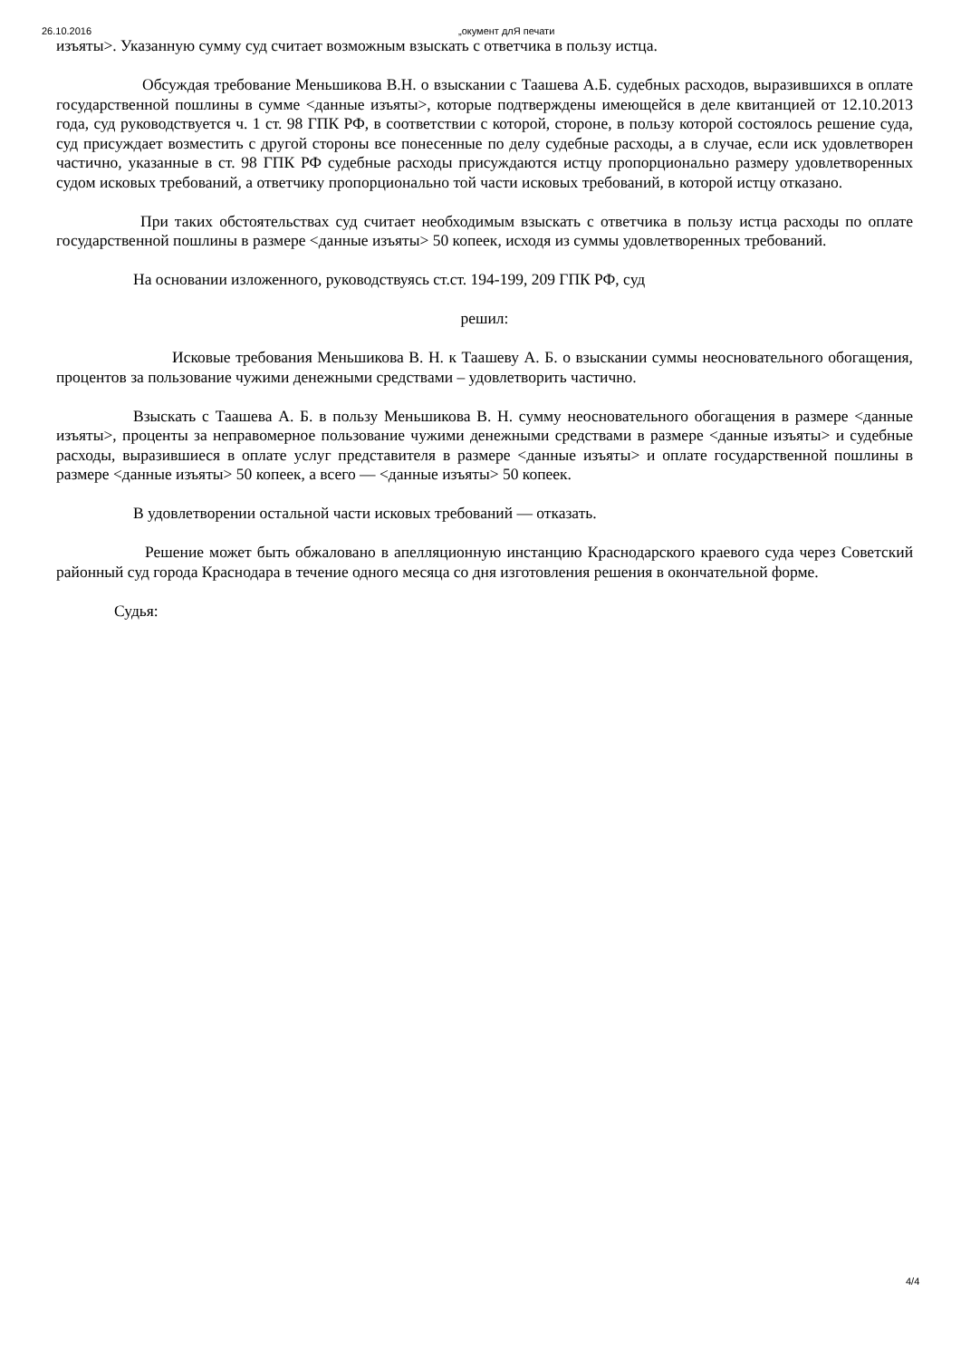26.10.2016 „окумент длЯ печати
изъяты>. Указанную сумму суд считает возможным взыскать с ответчика в пользу истца.
Обсуждая требование Меньшикова В.Н. о взыскании с Таашева А.Б. судебных расходов, выразившихся в оплате государственной пошлины в сумме <данные изъяты>, которые подтверждены имеющейся в деле квитанцией от 12.10.2013 года, суд руководствуется ч. 1 ст. 98 ГПК РФ, в соответствии с которой, стороне, в пользу которой состоялось решение суда, суд присуждает возместить с другой стороны все понесенные по делу судебные расходы, а в случае, если иск удовлетворен частично, указанные в ст. 98 ГПК РФ судебные расходы присуждаются истцу пропорционально размеру удовлетворенных судом исковых требований, а ответчику пропорционально той части исковых требований, в которой истцу отказано.
При таких обстоятельствах суд считает необходимым взыскать с ответчика в пользу истца расходы по оплате государственной пошлины в размере <данные изъяты> 50 копеек, исходя из суммы удовлетворенных требований.
На основании изложенного, руководствуясь ст.ст. 194-199, 209 ГПК РФ, суд
решил:
Исковые требования Меньшикова В. Н. к Таашеву А. Б. о взыскании суммы неосновательного обогащения, процентов за пользование чужими денежными средствами – удовлетворить частично.
Взыскать с Таашева А. Б. в пользу Меньшикова В. Н. сумму неосновательного обогащения в размере <данные изъяты>, проценты за неправомерное пользование чужими денежными средствами в размере <данные изъяты> и судебные расходы, выразившиеся в оплате услуг представителя в размере <данные изъяты> и оплате государственной пошлины в размере <данные изъяты> 50 копеек, а всего — <данные изъяты> 50 копеек.
В удовлетворении остальной части исковых требований — отказать.
Решение может быть обжаловано в апелляционную инстанцию Краснодарского краевого суда через Советский районный суд города Краснодара в течение одного месяца со дня изготовления решения в окончательной форме.
Судья:
4/4